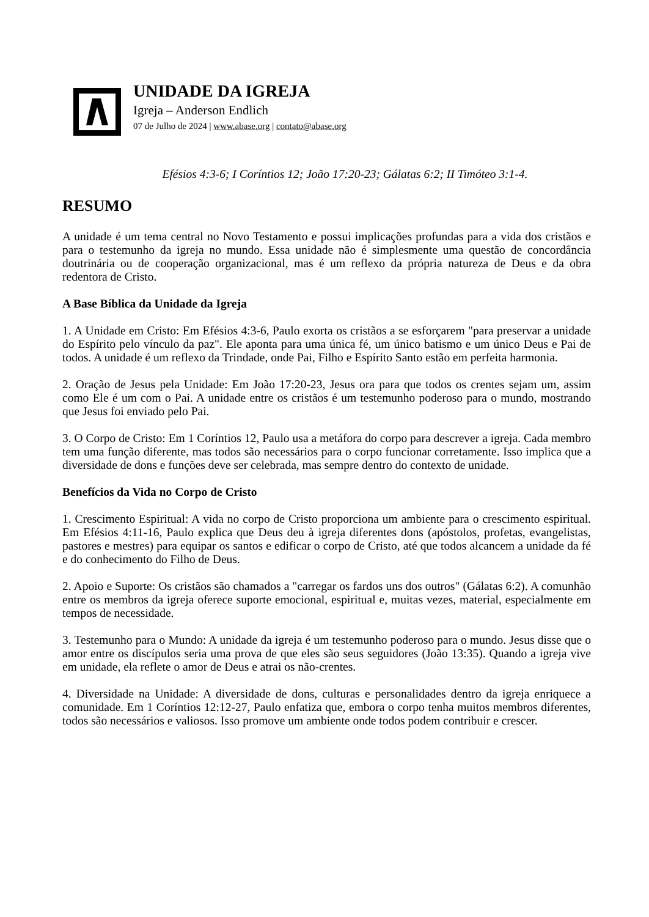UNIDADE DA IGREJA
Igreja – Anderson Endlich
07 de Julho de 2024 | www.abase.org | contato@abase.org
Efésios 4:3-6; I Coríntios 12; João 17:20-23; Gálatas 6:2; II Timóteo 3:1-4.
RESUMO
A unidade é um tema central no Novo Testamento e possui implicações profundas para a vida dos cristãos e para o testemunho da igreja no mundo. Essa unidade não é simplesmente uma questão de concordância doutrinária ou de cooperação organizacional, mas é um reflexo da própria natureza de Deus e da obra redentora de Cristo.
A Base Bíblica da Unidade da Igreja
1. A Unidade em Cristo: Em Efésios 4:3-6, Paulo exorta os cristãos a se esforçarem "para preservar a unidade do Espírito pelo vínculo da paz". Ele aponta para uma única fé, um único batismo e um único Deus e Pai de todos. A unidade é um reflexo da Trindade, onde Pai, Filho e Espírito Santo estão em perfeita harmonia.
2. Oração de Jesus pela Unidade: Em João 17:20-23, Jesus ora para que todos os crentes sejam um, assim como Ele é um com o Pai. A unidade entre os cristãos é um testemunho poderoso para o mundo, mostrando que Jesus foi enviado pelo Pai.
3. O Corpo de Cristo: Em 1 Coríntios 12, Paulo usa a metáfora do corpo para descrever a igreja. Cada membro tem uma função diferente, mas todos são necessários para o corpo funcionar corretamente. Isso implica que a diversidade de dons e funções deve ser celebrada, mas sempre dentro do contexto de unidade.
Benefícios da Vida no Corpo de Cristo
1. Crescimento Espiritual: A vida no corpo de Cristo proporciona um ambiente para o crescimento espiritual. Em Efésios 4:11-16, Paulo explica que Deus deu à igreja diferentes dons (apóstolos, profetas, evangelistas, pastores e mestres) para equipar os santos e edificar o corpo de Cristo, até que todos alcancem a unidade da fé e do conhecimento do Filho de Deus.
2. Apoio e Suporte: Os cristãos são chamados a "carregar os fardos uns dos outros" (Gálatas 6:2). A comunhão entre os membros da igreja oferece suporte emocional, espiritual e, muitas vezes, material, especialmente em tempos de necessidade.
3. Testemunho para o Mundo: A unidade da igreja é um testemunho poderoso para o mundo. Jesus disse que o amor entre os discípulos seria uma prova de que eles são seus seguidores (João 13:35). Quando a igreja vive em unidade, ela reflete o amor de Deus e atrai os não-crentes.
4. Diversidade na Unidade: A diversidade de dons, culturas e personalidades dentro da igreja enriquece a comunidade. Em 1 Coríntios 12:12-27, Paulo enfatiza que, embora o corpo tenha muitos membros diferentes, todos são necessários e valiosos. Isso promove um ambiente onde todos podem contribuir e crescer.